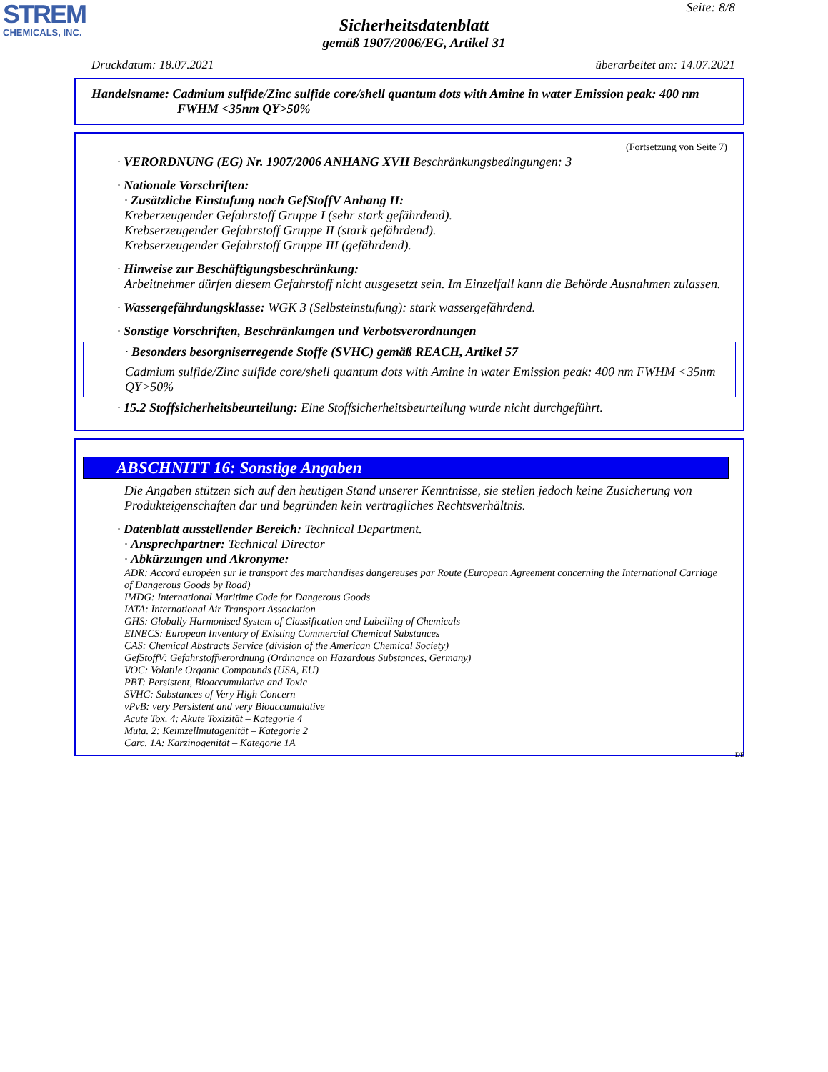STREM
CHEMICALS, INC.
Seite: 8/8
Sicherheitsdatenblatt
gemäß 1907/2006/EG, Artikel 31
Druckdatum: 18.07.2021 überarbeitet am: 14.07.2021
Handelsname: Cadmium sulfide/Zinc sulfide core/shell quantum dots with Amine in water Emission peak: 400 nm
FWHM <35nm QY>50%
(Fortsetzung von Seite 7)
· VERORDNUNG (EG) Nr. 1907/2006 ANHANG XVII Beschränkungsbedingungen: 3
· Nationale Vorschriften:
· Zusätzliche Einstufung nach GefStoffV Anhang II:
Kreberzeugender Gefahrstoff Gruppe I (sehr stark gefährdend).
Krebserzeugender Gefahrstoff Gruppe II (stark gefährdend).
Krebserzeugender Gefahrstoff Gruppe III (gefährdend).
· Hinweise zur Beschäftigungsbeschränkung:
Arbeitnehmer dürfen diesem Gefahrstoff nicht ausgesetzt sein. Im Einzelfall kann die Behörde Ausnahmen zulassen.
· Wassergefährdungsklasse: WGK 3 (Selbsteinstufung): stark wassergefährdend.
· Sonstige Vorschriften, Beschränkungen und Verbotsverordnungen
· Besonders besorgniserregende Stoffe (SVHC) gemäß REACH, Artikel 57
Cadmium sulfide/Zinc sulfide core/shell quantum dots with Amine in water Emission peak: 400 nm FWHM <35nm QY>50%
· 15.2 Stoffsicherheitsbeurteilung: Eine Stoffsicherheitsbeurteilung wurde nicht durchgeführt.
ABSCHNITT 16: Sonstige Angaben
Die Angaben stützen sich auf den heutigen Stand unserer Kenntnisse, sie stellen jedoch keine Zusicherung von Produkteigenschaften dar und begründen kein vertragliches Rechtsverhältnis.
· Datenblatt ausstellender Bereich: Technical Department.
· Ansprechpartner: Technical Director
· Abkürzungen und Akronyme:
ADR: Accord européen sur le transport des marchandises dangereuses par Route (European Agreement concerning the International Carriage of Dangerous Goods by Road)
IMDG: International Maritime Code for Dangerous Goods
IATA: International Air Transport Association
GHS: Globally Harmonised System of Classification and Labelling of Chemicals
EINECS: European Inventory of Existing Commercial Chemical Substances
CAS: Chemical Abstracts Service (division of the American Chemical Society)
GefStoffV: Gefahrstoffverordnung (Ordinance on Hazardous Substances, Germany)
VOC: Volatile Organic Compounds (USA, EU)
PBT: Persistent, Bioaccumulative and Toxic
SVHC: Substances of Very High Concern
vPvB: very Persistent and very Bioaccumulative
Acute Tox. 4: Akute Toxizität – Kategorie 4
Muta. 2: Keimzellmutagenität – Kategorie 2
Carc. 1A: Karzinogenität – Kategorie 1A
DE